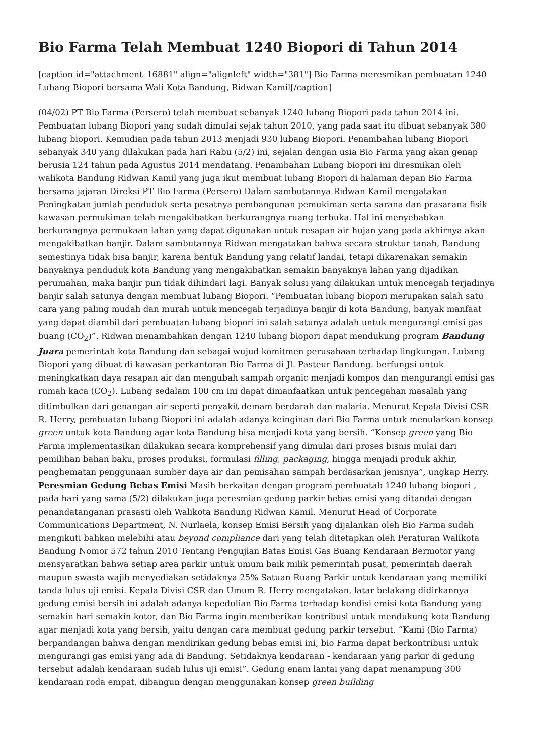Bio Farma Telah Membuat 1240 Biopori di Tahun 2014
[caption id="attachment_16881" align="alignleft" width="381"] Bio Farma meresmikan pembuatan 1240 Lubang Biopori bersama Wali Kota Bandung, Ridwan Kamil[/caption]
(04/02) PT Bio Farma (Persero) telah membuat sebanyak 1240 lubang Biopori pada tahun 2014 ini. Pembuatan lubang Biopori yang sudah dimulai sejak tahun 2010, yang pada saat itu dibuat sebanyak 380 lubang biopori. Kemudian pada tahun 2013 menjadi 930 lubang Biopori. Penambahan lubang Biopori sebanyak 340 yang dilakukan pada hari Rabu (5/2) ini, sejalan dengan usia Bio Farma yang akan genap berusia 124 tahun pada Agustus 2014 mendatang. Penambahan Lubang biopori ini diresmikan oleh walikota Bandung Ridwan Kamil yang juga ikut membuat lubang Biopori di halaman depan Bio Farma bersama jajaran Direksi PT Bio Farma (Persero) Dalam sambutannya Ridwan Kamil mengatakan Peningkatan jumlah penduduk serta pesatnya pembangunan pemukiman serta sarana dan prasarana fisik kawasan permukiman telah mengakibatkan berkurangnya ruang terbuka. Hal ini menyebabkan berkurangnya permukaan lahan yang dapat digunakan untuk resapan air hujan yang pada akhirnya akan mengakibatkan banjir. Dalam sambutannya Ridwan mengatakan bahwa secara struktur tanah, Bandung semestinya tidak bisa banjir, karena bentuk Bandung yang relatif landai, tetapi dikarenakan semakin banyaknya penduduk kota Bandung yang mengakibatkan semakin banyaknya lahan yang dijadikan perumahan, maka banjir pun tidak dihindari lagi. Banyak solusi yang dilakukan untuk mencegah terjadinya banjir salah satunya dengan membuat lubang Biopori. “Pembuatan lubang biopori merupakan salah satu cara yang paling mudah dan murah untuk mencegah terjadinya banjir di kota Bandung, banyak manfaat yang dapat diambil dari pembuatan lubang biopori ini salah satunya adalah untuk mengurangi emisi gas buang (CO<sub>2</sub>)”. Ridwan menambahkan dengan 1240 lubang biopori dapat mendukung program Bandung Juara pemerintah kota Bandung dan sebagai wujud komitmen perusahaan terhadap lingkungan. Lubang Biopori yang dibuat di kawasan perkantoran Bio Farma di Jl. Pasteur Bandung. berfungsi untuk meningkatkan daya resapan air dan mengubah sampah organic menjadi kompos dan mengurangi emisi gas rumah kaca (CO<sub>2</sub>). Lubang sedalam 100 cm ini dapat dimanfaatkan untuk pencegahan masalah yang ditimbulkan dari genangan air seperti penyakit demam berdarah dan malaria. Menurut Kepala Divisi CSR R. Herry, pembuatan lubang Biopori ini adalah adanya keinginan dari Bio Farma untuk menularkan konsep green untuk kota Bandung agar kota Bandung bisa menjadi kota yang bersih. “Konsep green yang Bio Farma implementasikan dilakukan secara komprehensif yang dimulai dari proses bisnis mulai dari pemilihan bahan baku, proses produksi, formulasi filling, packaging, hingga menjadi produk akhir, penghematan penggunaan sumber daya air dan pemisahan sampah berdasarkan jenisnya”, ungkap Herry. Peresmian Gedung Bebas Emisi Masih berkaitan dengan program pembuatab 1240 lubang biopori , pada hari yang sama (5/2) dilakukan juga peresmian gedung parkir bebas emisi yang ditandai dengan penandatanganan prasasti oleh Walikota Bandung Ridwan Kamil. Menurut Head of Corporate Communications Department, N. Nurlaela, konsep Emisi Bersih yang dijalankan oleh Bio Farma sudah mengikuti bahkan melebihi atau beyond compliance dari yang telah ditetapkan oleh Peraturan Walikota Bandung Nomor 572 tahun 2010 Tentang Pengujian Batas Emisi Gas Buang Kendaraan Bermotor yang mensyaratkan bahwa setiap area parkir untuk umum baik milik pemerintah pusat, pemerintah daerah maupun swasta wajib menyediakan setidaknya 25% Satuan Ruang Parkir untuk kendaraan yang memiliki tanda lulus uji emisi. Kepala Divisi CSR dan Umum R. Herry mengatakan, latar belakang didirkannya gedung emisi bersih ini adalah adanya kepedulian Bio Farma terhadap kondisi emisi kota Bandung yang semakin hari semakin kotor, dan Bio Farma ingin memberikan kontribusi untuk mendukung kota Bandung agar menjadi kota yang bersih, yaitu dengan cara membuat gedung parkir tersebut. “Kami (Bio Farma) berpandangan bahwa dengan mendirikan gedung bebas emisi ini, bio Farma dapat berkontribusi untuk mengurangi gas emisi yang ada di Bandung. Setidaknya kendaraan - kendaraan yang parkir di gedung tersebut adalah kendaraan sudah lulus uji emisi”. Gedung enam lantai yang dapat menampung 300 kendaraan roda empat, dibangun dengan menggunakan konsep green building